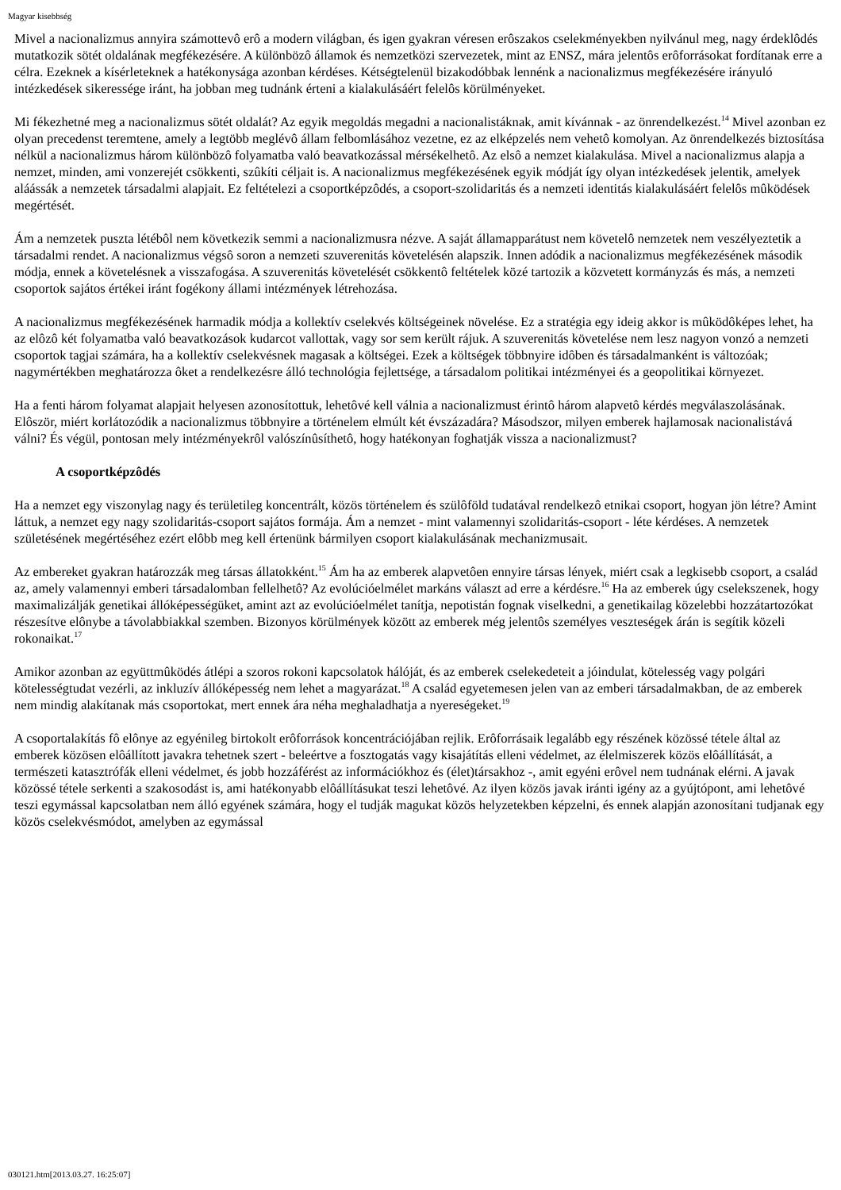Magyar kisebbség
Mivel a nacionalizmus annyira számottevô erô a modern világban, és igen gyakran véresen erôszakos cselekményekben nyilvánul meg, nagy érdeklôdés mutatkozik sötét oldalának megfékezésére. A különbözô államok és nemzetközi szervezetek, mint az ENSZ, mára jelentôs erôforrásokat fordítanak erre a célra. Ezeknek a kísérleteknek a hatékonysága azonban kérdéses. Kétségtelenül bizakodóbbak lennénk a nacionalizmus megfékezésére irányuló intézkedések sikeressége iránt, ha jobban meg tudnánk érteni a kialakulásáért felelôs körülményeket.
Mi fékezhetné meg a nacionalizmus sötét oldalát? Az egyik megoldás megadni a nacionalistáknak, amit kívánnak - az önrendelkezést.<sup>14</sup> Mivel azonban ez olyan precedenst teremtene, amely a legtöbb meglévô állam felbomlásához vezetne, ez az elképzelés nem vehetô komolyan. Az önrendelkezés biztosítása nélkül a nacionalizmus három különbözô folyamatba való beavatkozással mérsékelhetô. Az elsô a nemzet kialakulása. Mivel a nacionalizmus alapja a nemzet, minden, ami vonzerejét csökkenti, szûkíti céljait is. A nacionalizmus megfékezésének egyik módját így olyan intézkedések jelentik, amelyek aláássák a nemzetek társadalmi alapjait. Ez feltételezi a csoportképzôdés, a csoport-szolidaritás és a nemzeti identitás kialakulásáért felelôs mûködések megértését.
Ám a nemzetek puszta létébôl nem következik semmi a nacionalizmusra nézve. A saját államapparátust nem követelô nemzetek nem veszélyeztetik a társadalmi rendet. A nacionalizmus végsô soron a nemzeti szuverenitás követelésén alapszik. Innen adódik a nacionalizmus megfékezésének második módja, ennek a követelésnek a visszafogása. A szuverenitás követelését csökkentô feltételek közé tartozik a közvetett kormányzás és más, a nemzeti csoportok sajátos értékei iránt fogékony állami intézmények létrehozása.
A nacionalizmus megfékezésének harmadik módja a kollektív cselekvés költségeinek növelése. Ez a stratégia egy ideig akkor is mûködôképes lehet, ha az elôzô két folyamatba való beavatkozások kudarcot vallottak, vagy sor sem került rájuk. A szuverenitás követelése nem lesz nagyon vonzó a nemzeti csoportok tagjai számára, ha a kollektív cselekvésnek magasak a költségei. Ezek a költségek többnyire idôben és társadalmanként is változóak; nagymértékben meghatározza ôket a rendelkezésre álló technológia fejlettsége, a társadalom politikai intézményei és a geopolitikai környezet.
Ha a fenti három folyamat alapjait helyesen azonosítottuk, lehetôvé kell válnia a nacionalizmust érintô három alapvetô kérdés megválaszolásának. Elôször, miért korlátozódik a nacionalizmus többnyire a történelem elmúlt két évszázadára? Másodszor, milyen emberek hajlamosak nacionalistává válni? És végül, pontosan mely intézményekrôl valószínûsíthetô, hogy hatékonyan foghatják vissza a nacionalizmust?
A csoportképzôdés
Ha a nemzet egy viszonylag nagy és területileg koncentrált, közös történelem és szülôföld tudatával rendelkezô etnikai csoport, hogyan jön létre? Amint láttuk, a nemzet egy nagy szolidaritás-csoport sajátos formája. Ám a nemzet - mint valamennyi szolidaritás-csoport - léte kérdéses. A nemzetek születésének megértéséhez ezért elôbb meg kell értenünk bármilyen csoport kialakulásának mechanizmusait.
Az embereket gyakran határozzák meg társas állatokként.<sup>15</sup> Ám ha az emberek alapvetôen ennyire társas lények, miért csak a legkisebb csoport, a család az, amely valamennyi emberi társadalomban fellelhetô? Az evolúcióelmélet markáns választ ad erre a kérdésre.<sup>16</sup> Ha az emberek úgy cselekszenek, hogy maximalizálják genetikai állóképességüket, amint azt az evolúcióelmélet tanítja, nepotistán fognak viselkedni, a genetikailag közelebbi hozzátartozókat részesítve elônybe a távolabbiakkal szemben. Bizonyos körülmények között az emberek még jelentôs személyes veszteségek árán is segítik közeli rokonaikat.<sup>17</sup>
Amikor azonban az együttmûködés átlépi a szoros rokoni kapcsolatok hálóját, és az emberek cselekedeteit a jóindulat, kötelesség vagy polgári kötelességtudat vezérli, az inkluzív állóképesség nem lehet a magyarázat.<sup>18</sup> A család egyetemesen jelen van az emberi társadalmakban, de az emberek nem mindig alakítanak más csoportokat, mert ennek ára néha meghaladhatja a nyereségeket.<sup>19</sup>
A csoportalakítás fô elônye az egyénileg birtokolt erôforrások koncentrációjában rejlik. Erôforrásaik legalább egy részének közössé tétele által az emberek közösen elôállított javakra tehetnek szert - beleértve a fosztogatás vagy kisajátítás elleni védelmet, az élelmiszerek közös elôállítását, a természeti katasztrófák elleni védelmet, és jobb hozzáférést az információkhoz és (élet)társakhoz -, amit egyéni erôvel nem tudnának elérni. A javak közössé tétele serkenti a szakosodást is, ami hatékonyabb elôállításukat teszi lehetôvé. Az ilyen közös javak iránti igény az a gyújtópont, ami lehetôvé teszi egymással kapcsolatban nem álló egyének számára, hogy el tudják magukat közös helyzetekben képzelni, és ennek alapján azonosítani tudjanak egy közös cselekvésmódot, amelyben az egymással
030121.htm[2013.03.27. 16:25:07]